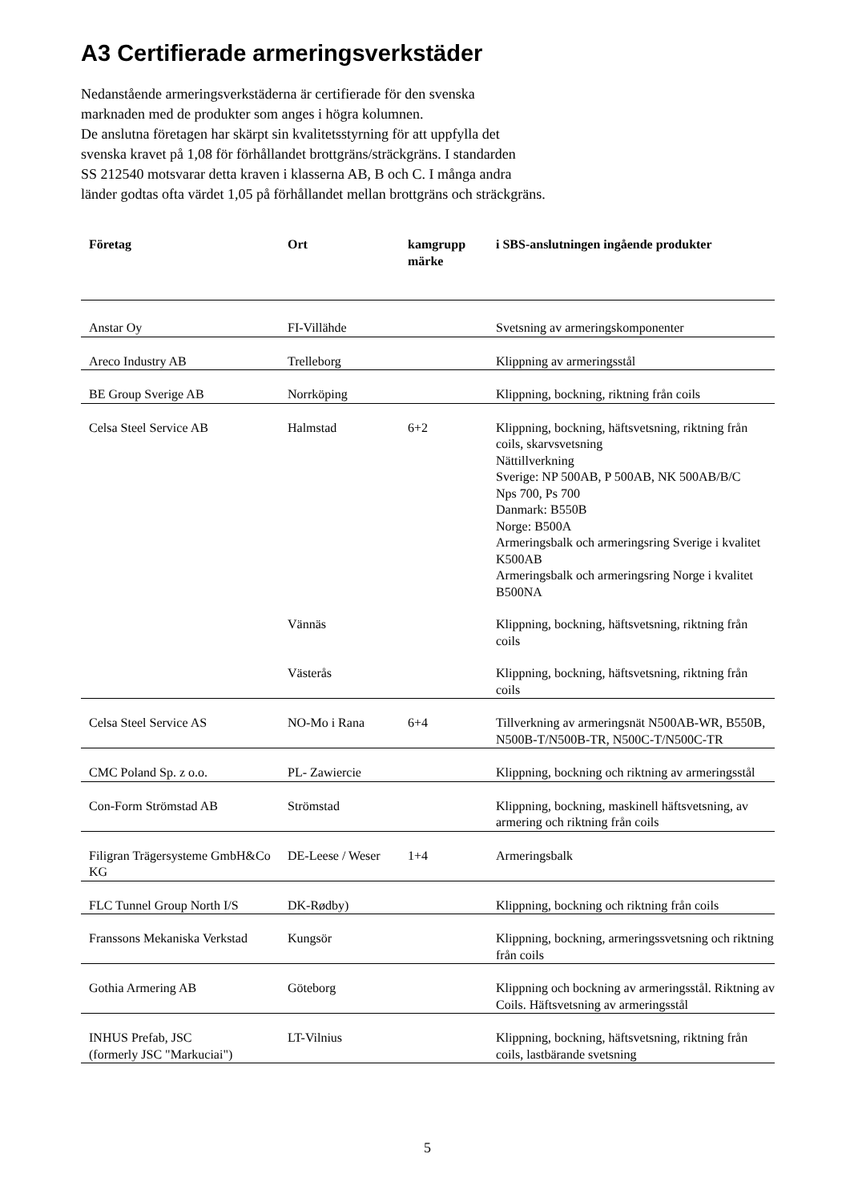A3 Certifierade armeringsverkstäder
Nedanstående armeringsverkstäderna är certifierade för den svenska
marknaden med de produkter som anges i högra kolumnen.
De anslutna företagen har skärpt sin kvalitetsstyrning för att uppfylla det
svenska kravet på 1,08 för förhållandet brottgräns/sträckgräns. I standarden
SS 212540 motsvarar detta kraven i klasserna AB, B och C. I många andra
länder godtas ofta värdet 1,05 på förhållandet mellan brottgräns och sträckgräns.
| Företag | Ort | kamgrupp märke | i SBS-anslutningen ingående produkter |
| --- | --- | --- | --- |
| Anstar Oy | FI-Villähde | | Svetsning av armeringskomponenter |
| Areco Industry AB | Trelleborg | | Klippning av armeringsstål |
| BE Group Sverige AB | Norrköping | | Klippning, bockning, riktning från coils |
| Celsa Steel Service AB | Halmstad | 6+2 | Klippning, bockning, häftsvetsning, riktning från coils, skarvsvetsning Nättillverkning Sverige: NP 500AB, P 500AB, NK 500AB/B/C Nps 700, Ps 700 Danmark: B550B Norge: B500A Armeringsbalk och armeringsring Sverige i kvalitet K500AB Armeringsbalk och armeringsring Norge i kvalitet B500NA |
| | Vännäs | | Klippning, bockning, häftsvetsning, riktning från coils |
| | Västerås | | Klippning, bockning, häftsvetsning, riktning från coils |
| Celsa Steel Service AS | NO-Mo i Rana | 6+4 | Tillverkning av armeringsnät N500AB-WR, B550B, N500B-T/N500B-TR, N500C-T/N500C-TR |
| CMC Poland Sp. z o.o. | PL- Zawiercie | | Klippning, bockning och riktning av armeringsstål |
| Con-Form Strömstad AB | Strömstad | | Klippning, bockning, maskinell häftsvetsning, av armering och riktning från coils |
| Filigran Trägersysteme GmbH&Co KG | DE-Leese / Weser | 1+4 | Armeringsbalk |
| FLC Tunnel Group North I/S | DK-Rødby) | | Klippning, bockning och riktning från coils |
| Franssons Mekaniska Verkstad | Kungsör | | Klippning, bockning, armeringssvetsning och riktning från coils |
| Gothia Armering AB | Göteborg | | Klippning och bockning av armeringsstål. Riktning av Coils. Häftsvetsning av armeringsstål |
| INHUS Prefab, JSC (formerly JSC "Markuciai") | LT-Vilnius | | Klippning, bockning, häftsvetsning, riktning från coils, lastbärande svetsning |
5